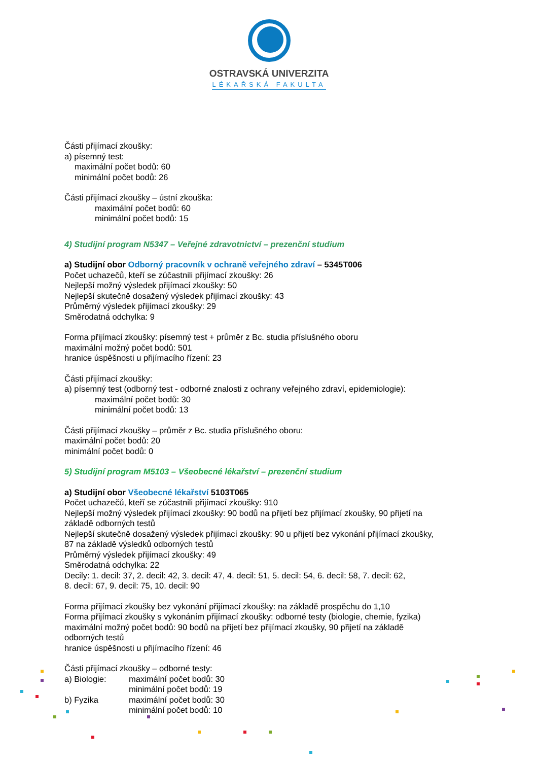OSTRAVSKÁ UNIVERZITA
LÉKAŘSKÁ FAKULTA
Části přijímací zkoušky:
a) písemný test:
maximální počet bodů: 60
minimální počet bodů: 26
Části přijímací zkoušky – ústní zkouška:
maximální počet bodů: 60
minimální počet bodů: 15
4) Studijní program N5347 – Veřejné zdravotnictví – prezenční studium
a) Studijní obor Odborný pracovník v ochraně veřejného zdraví – 5345T006
Počet uchazečů, kteří se zúčastnili přijímací zkoušky: 26
Nejlepší možný výsledek přijímací zkoušky: 50
Nejlepší skutečně dosažený výsledek přijímací zkoušky: 43
Průměrný výsledek přijímací zkoušky: 29
Směrodatná odchylka: 9
Forma přijímací zkoušky: písemný test + průměr z Bc. studia příslušného oboru
maximální možný počet bodů: 501
hranice úspěšnosti u přijímacího řízení: 23
Části přijímací zkoušky:
a) písemný test (odborný test - odborné znalosti z ochrany veřejného zdraví, epidemiologie):
maximální počet bodů: 30
minimální počet bodů: 13
Části přijímací zkoušky – průměr z Bc. studia příslušného oboru:
maximální počet bodů: 20
minimální počet bodů: 0
5) Studijní program M5103 – Všeobecné lékařství – prezenční studium
a) Studijní obor Všeobecné lékařství 5103T065
Počet uchazečů, kteří se zúčastnili přijímací zkoušky: 910
Nejlepší možný výsledek přijímací zkoušky: 90 bodů na přijetí bez přijímací zkoušky, 90 přijetí na
základě odborných testů
Nejlepší skutečně dosažený výsledek přijímací zkoušky: 90 u přijetí bez vykonání přijímací zkoušky,
87 na základě výsledků odborných testů
Průměrný výsledek přijímací zkoušky: 49
Směrodatná odchylka: 22
Decily: 1. decil: 37, 2. decil: 42, 3. decil: 47, 4. decil: 51, 5. decil: 54, 6. decil: 58, 7. decil: 62,
8. decil: 67, 9. decil: 75, 10. decil: 90
Forma přijímací zkoušky bez vykonání přijímací zkoušky: na základě prospěchu do 1,10
Forma přijímací zkoušky s vykonáním přijímací zkoušky: odborné testy (biologie, chemie, fyzika)
maximální možný počet bodů: 90 bodů na přijetí bez přijímací zkoušky, 90 přijetí na základě
odborných testů
hranice úspěšnosti u přijímacího řízení: 46
Části přijímací zkoušky – odborné testy:
a) Biologie:
maximální počet bodů: 30
minimální počet bodů: 19
b) Fyzika
maximální počet bodů: 30
minimální počet bodů: 10